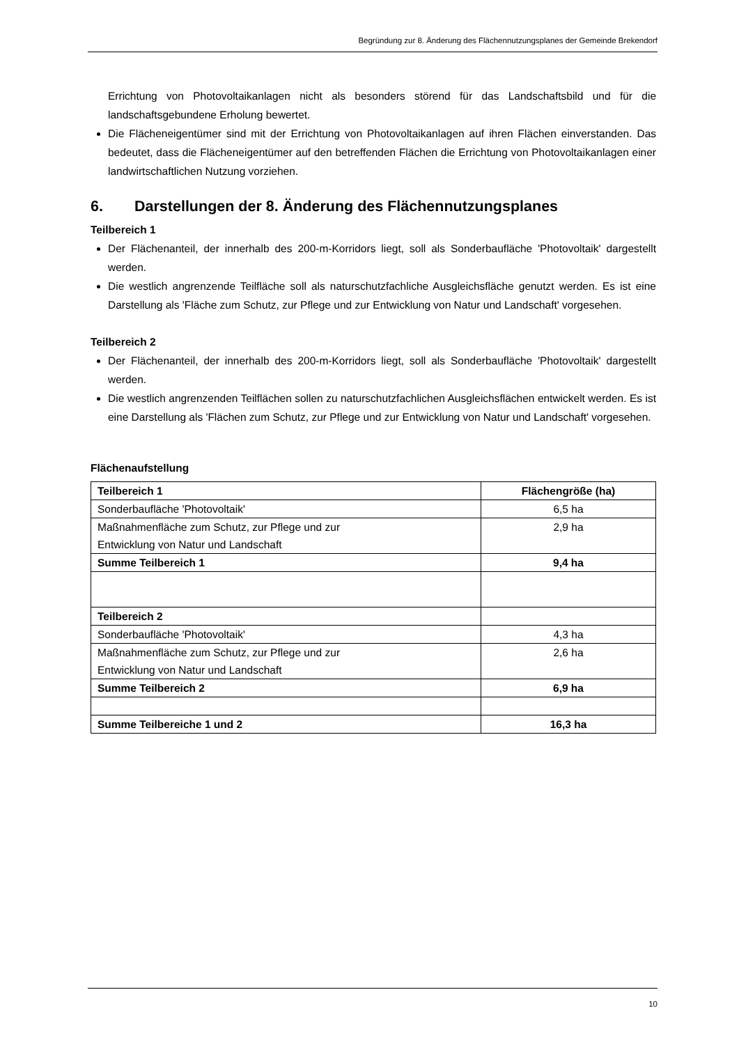Begründung zur 8. Änderung des Flächennutzungsplanes der Gemeinde Brekendorf
Errichtung von Photovoltaikanlagen nicht als besonders störend für das Landschaftsbild und für die landschaftsgebundene Erholung bewertet.
Die Flächeneigentümer sind mit der Errichtung von Photovoltaikanlagen auf ihren Flächen einverstanden. Das bedeutet, dass die Flächeneigentümer auf den betreffenden Flächen die Errichtung von Photovoltaikanlagen einer landwirtschaftlichen Nutzung vorziehen.
6. Darstellungen der 8. Änderung des Flächennutzungsplanes
Teilbereich 1
Der Flächenanteil, der innerhalb des 200-m-Korridors liegt, soll als Sonderbaufläche 'Photovoltaik' dargestellt werden.
Die westlich angrenzende Teilfläche soll als naturschutzfachliche Ausgleichsfläche genutzt werden. Es ist eine Darstellung als 'Fläche zum Schutz, zur Pflege und zur Entwicklung von Natur und Landschaft' vorgesehen.
Teilbereich 2
Der Flächenanteil, der innerhalb des 200-m-Korridors liegt, soll als Sonderbaufläche 'Photovoltaik' dargestellt werden.
Die westlich angrenzenden Teilflächen sollen zu naturschutzfachlichen Ausgleichsflächen entwickelt werden. Es ist eine Darstellung als 'Flächen zum Schutz, zur Pflege und zur Entwicklung von Natur und Landschaft' vorgesehen.
Flächenaufstellung
| Teilbereich 1 | Flächengröße (ha) |
| --- | --- |
| Sonderbaufläche 'Photovoltaik' | 6,5 ha |
| Maßnahmenfläche zum Schutz, zur Pflege und zur Entwicklung von Natur und Landschaft | 2,9 ha |
| Summe Teilbereich 1 | 9,4 ha |
| Teilbereich 2 | |
| Sonderbaufläche 'Photovoltaik' | 4,3 ha |
| Maßnahmenfläche zum Schutz, zur Pflege und zur Entwicklung von Natur und Landschaft | 2,6 ha |
| Summe Teilbereich 2 | 6,9 ha |
| Summe Teilbereiche 1 und 2 | 16,3 ha |
10